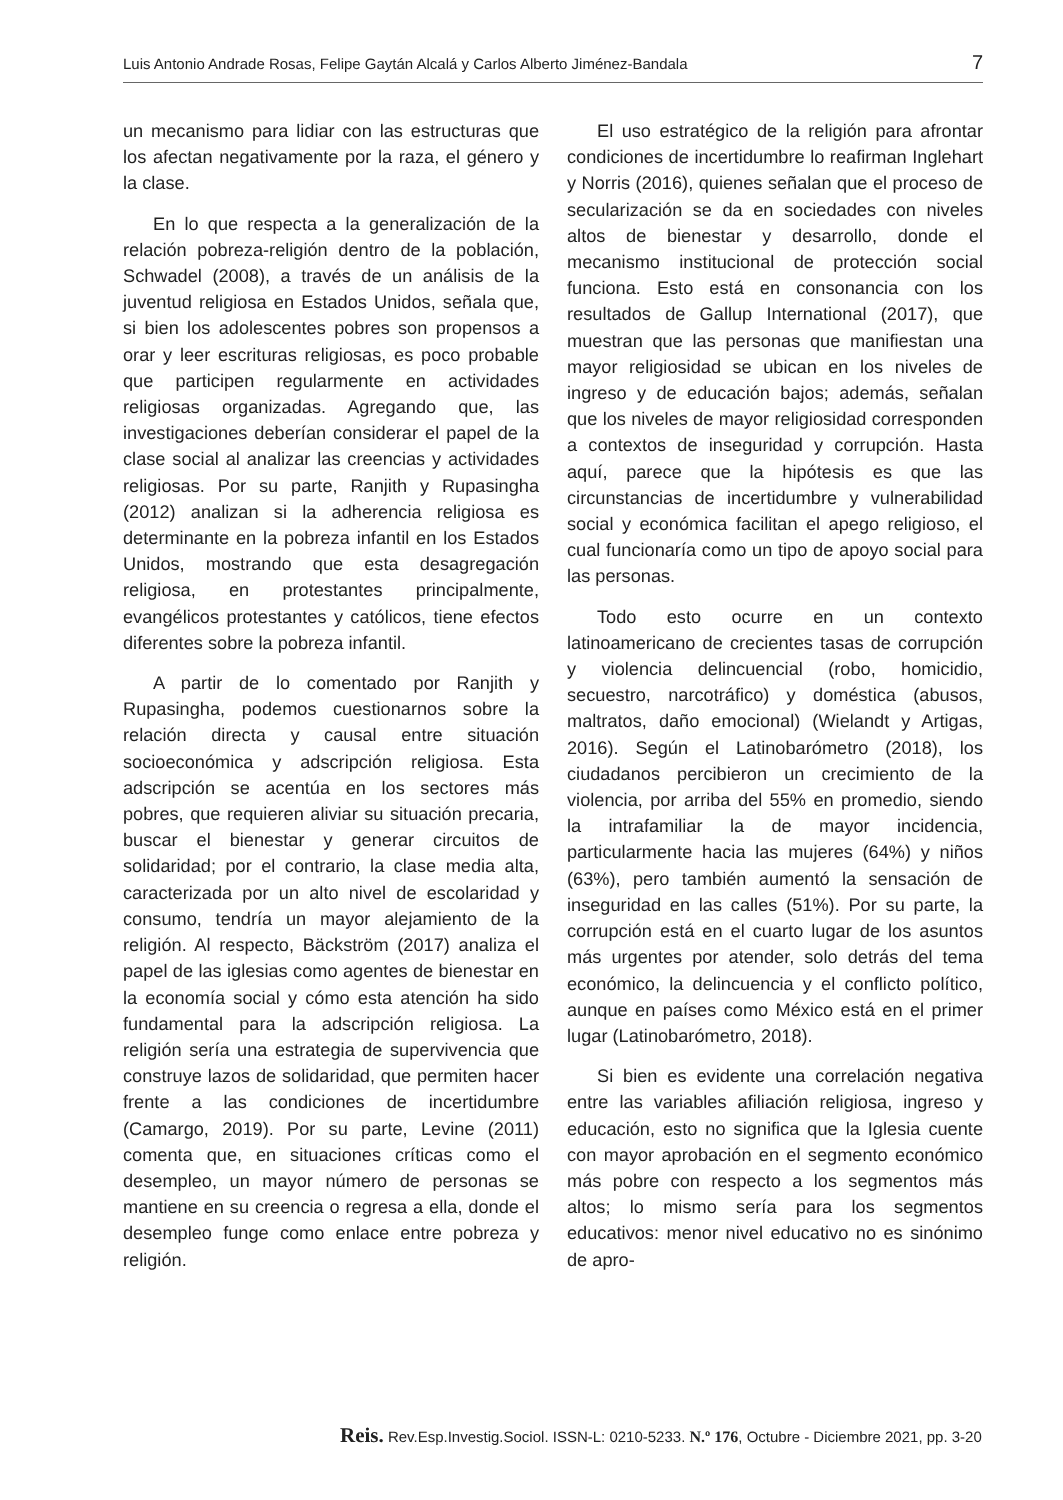Luis Antonio Andrade Rosas, Felipe Gaytán Alcalá y Carlos Alberto Jiménez-Bandala 7
un mecanismo para lidiar con las estructuras que los afectan negativamente por la raza, el género y la clase.
En lo que respecta a la generalización de la relación pobreza-religión dentro de la población, Schwadel (2008), a través de un análisis de la juventud religiosa en Estados Unidos, señala que, si bien los adolescentes pobres son propensos a orar y leer escrituras religiosas, es poco probable que participen regularmente en actividades religiosas organizadas. Agregando que, las investigaciones deberían considerar el papel de la clase social al analizar las creencias y actividades religiosas. Por su parte, Ranjith y Rupasingha (2012) analizan si la adherencia religiosa es determinante en la pobreza infantil en los Estados Unidos, mostrando que esta desagregación religiosa, en protestantes principalmente, evangélicos protestantes y católicos, tiene efectos diferentes sobre la pobreza infantil.
A partir de lo comentado por Ranjith y Rupasingha, podemos cuestionarnos sobre la relación directa y causal entre situación socioeconómica y adscripción religiosa. Esta adscripción se acentúa en los sectores más pobres, que requieren aliviar su situación precaria, buscar el bienestar y generar circuitos de solidaridad; por el contrario, la clase media alta, caracterizada por un alto nivel de escolaridad y consumo, tendría un mayor alejamiento de la religión. Al respecto, Bäckström (2017) analiza el papel de las iglesias como agentes de bienestar en la economía social y cómo esta atención ha sido fundamental para la adscripción religiosa. La religión sería una estrategia de supervivencia que construye lazos de solidaridad, que permiten hacer frente a las condiciones de incertidumbre (Camargo, 2019). Por su parte, Levine (2011) comenta que, en situaciones críticas como el desempleo, un mayor número de personas se mantiene en su creencia o regresa a ella, donde el desempleo funge como enlace entre pobreza y religión.
El uso estratégico de la religión para afrontar condiciones de incertidumbre lo reafirman Inglehart y Norris (2016), quienes señalan que el proceso de secularización se da en sociedades con niveles altos de bienestar y desarrollo, donde el mecanismo institucional de protección social funciona. Esto está en consonancia con los resultados de Gallup International (2017), que muestran que las personas que manifiestan una mayor religiosidad se ubican en los niveles de ingreso y de educación bajos; además, señalan que los niveles de mayor religiosidad corresponden a contextos de inseguridad y corrupción. Hasta aquí, parece que la hipótesis es que las circunstancias de incertidumbre y vulnerabilidad social y económica facilitan el apego religioso, el cual funcionaría como un tipo de apoyo social para las personas.
Todo esto ocurre en un contexto latinoamericano de crecientes tasas de corrupción y violencia delincuencial (robo, homicidio, secuestro, narcotráfico) y doméstica (abusos, maltratos, daño emocional) (Wielandt y Artigas, 2016). Según el Latinobarómetro (2018), los ciudadanos percibieron un crecimiento de la violencia, por arriba del 55% en promedio, siendo la intrafamiliar la de mayor incidencia, particularmente hacia las mujeres (64%) y niños (63%), pero también aumentó la sensación de inseguridad en las calles (51%). Por su parte, la corrupción está en el cuarto lugar de los asuntos más urgentes por atender, solo detrás del tema económico, la delincuencia y el conflicto político, aunque en países como México está en el primer lugar (Latinobarómetro, 2018).
Si bien es evidente una correlación negativa entre las variables afiliación religiosa, ingreso y educación, esto no significa que la Iglesia cuente con mayor aprobación en el segmento económico más pobre con respecto a los segmentos más altos; lo mismo sería para los segmentos educativos: menor nivel educativo no es sinónimo de apro-
Reis. Rev.Esp.Investig.Sociol. ISSN-L: 0210-5233. N.º 176, Octubre - Diciembre 2021, pp. 3-20